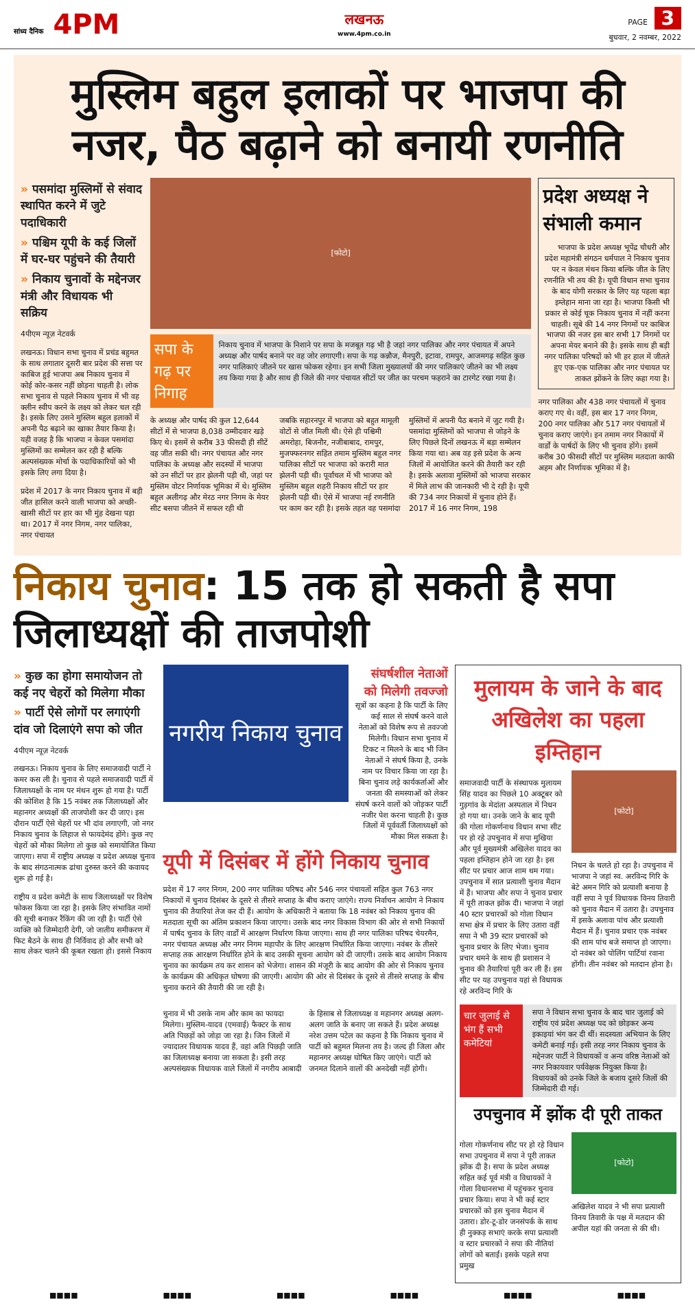सांध्य दैनिक 4PM
लखनऊ
www.4pm.co.in
PAGE 3
बुधवार, 2 नवम्बर, 2022
मुस्लिम बहुल इलाकों पर भाजपा की नजर, पैठ बढ़ाने को बनायी रणनीति
» पसमांदा मुस्लिमों से संवाद स्थापित करने में जुटे पदाधिकारी
» पश्चिम यूपी के कई जिलों में घर-घर पहुंचने की तैयारी
» निकाय चुनावों के मद्देनजर मंत्री और विधायक भी सक्रिय
4पीएम न्यूज़ नेटवर्क
लखनऊ। विधान सभा चुनाव में प्रचंड बहुमत के साथ लगातार दूसरी बार प्रदेश की सत्ता पर काबिज हुई भाजपा अब निकाय चुनाव में कोई कोर-कसर नहीं छोड़ना चाहती है। लोक सभा चुनाव से पहले निकाय चुनाव में भी वह क्लीन स्वीप करने के लक्ष्य को लेकर चल रही है। इसके लिए उसने मुस्लिम बहुल इलाकों में अपनी पैठ बढ़ाने का खाका तैयार किया है। यही वजह है कि भाजपा न केवल पसमांदा मुस्लिमों का सम्मेलन कर रही है बल्कि अल्पसंख्यक मोर्चा के पदाधिकारियों को भी इसके लिए लगा दिया है।
प्रदेश में 2017 के नगर निकाय चुनाव में बड़ी जीत हासिल करने वाली भाजपा को अच्छी-खासी सीटों पर हार का भी मुंह देखना पड़ा था। 2017 में नगर निगम, नगर पालिका, नगर पंचायत
[फोटो]
सपा के गढ़ पर निगाह
निकाय चुनाव में भाजपा के निशाने पर सपा के मजबूत गढ़ भी है जहां नगर पालिका और नगर पंचायत में अपने अध्यक्ष और पार्षद बनाने पर वह जोर लगाएगी। सपा के गढ़ कन्नौज, मैनपुरी, इटावा, रामपुर, आजमगढ़ सहित कुछ नगर पालिकाएं जीतने पर खास फोकस रहेगा। इन सभी जिला मुख्यालयों की नगर पालिकाएं जीतने का भी लक्ष्य तय किया गया है और साथ ही जिले की नगर पंचायत सीटों पर जीत का परचम फहराने का टारगेट रखा गया है।
के अध्यक्ष और पार्षद की कुल 12,644 सीटों में से भाजपा 8,038 उम्मीदवार खड़े किए थे। इसमें से करीब 33 फीसदी ही सीटें वह जीत सकी थी। नगर पंचायत और नगर पालिका के अध्यक्ष और सदस्यों में भाजपा को उन सीटों पर हार झेलनी पड़ी थी, जहां पर मुस्लिम वोटर निर्णायक भूमिका में थे। मुस्लिम बहुल अलीगढ़ और मेरठ नगर निगम के मेयर सीट बसपा जीतने में सफल रही थी
जबकि सहारनपुर में भाजपा को बहुत मामूली वोटों से जीत मिली थी। ऐसे ही पश्चिमी अमरोहा, बिजनौर, नजीबाबाद, रामपुर, मुजफ्फरनगर सहित तमाम मुस्लिम बहुल नगर पालिका सीटों पर भाजपा को करारी मात झेलनी पड़ी थी। पूर्वांचल में भी भाजपा को मुस्लिम बहुल शहरी निकाय सीटों पर हार झेलनी पड़ी थी। ऐसे में भाजपा नई रणनीति पर काम कर रही है। इसके तहत वह पसमांदा
मुस्लिमों में अपनी पैठ बनाने में जुट गयी है। पसमांदा मुस्लिमों को भाजपा से जोड़ने के लिए पिछले दिनों लखनऊ में बड़ा सम्मेलन किया गया था। अब वह इसे प्रदेश के अन्य जिलों में आयोजित करने की तैयारी कर रही है। इसके अलावा मुस्लिमों को भाजपा सरकार में मिले लाभ की जानकारी भी दे रही है। यूपी की 734 नगर निकायों में चुनाव होने हैं। 2017 में 16 नगर निगम, 198
प्रदेश अध्यक्ष ने संभाली कमान
भाजपा के प्रदेश अध्यक्ष भूपेंद्र चौधरी और प्रदेश महामंत्री संगठन धर्मपाल ने निकाय चुनाव पर न केवल मंथन किया बल्कि जीत के लिए रणनीति भी तय की है। यूपी विधान सभा चुनाव के बाद योगी सरकार के लिए यह पहला बड़ा इम्तेहान माना जा रहा है। भाजपा किसी भी प्रकार से कोई चूक निकाय चुनाव में नहीं करना चाहती। सूबे की 14 नगर निगमों पर काबिज भाजपा की नजर इस बार सभी 17 निगमों पर अपना मेयर बनाने की है। इसके साथ ही बड़ी नगर पालिका परिषदों को भी हर हाल में जीतते हुए एक-एक पालिका और नगर पंचायत पर ताकत झोंकने के लिए कहा गया है।
नगर पालिका और 438 नगर पंचायतों में चुनाव कराए गए थे। वहीं, इस बार 17 नगर निगम, 200 नगर पालिका और 517 नगर पंचायतों में चुनाव कराए जाएंगे। इन तमाम नगर निकायों में वार्डों के पार्षदों के लिए भी चुनाव होंगे। इसमें करीब 30 फीसदी सीटों पर मुस्लिम मतदाता काफी अहम और निर्णायक भूमिका में है।
निकाय चुनाव: 15 तक हो सकती है सपा जिलाध्यक्षों की ताजपोशी
» कुछ का होगा समायोजन तो कई नए चेहरों को मिलेगा मौका
» पार्टी ऐसे लोगों पर लगाएंगी दांव जो दिलाएंगे सपा को जीत
4पीएम न्यूज़ नेटवर्क
लखनऊ। निकाय चुनाव के लिए समाजवादी पार्टी ने कमर कस ली है। चुनाव से पहले समाजवादी पार्टी में जिलाध्यक्षों के नाम पर मंथन शुरू हो गया है। पार्टी की कोशिश है कि 15 नवंबर तक जिलाध्यक्षों और महानगर अध्यक्षों की ताजपोशी कर दी जाए। इस दौरान पार्टी ऐसे चेहरों पर भी दांव लगाएगी, जो नगर निकाय चुनाव के लिहाज से फायदेमंद होंगे। कुछ नए चेहरों को मौका मिलेगा तो कुछ को समायोजित किया जाएगा। सपा में राष्ट्रीय अध्यक्ष व प्रदेश अध्यक्ष चुनाव के बाद संगठनात्मक ढांचा दुरुस्त करने की कवायद शुरू हो गई है।
राष्ट्रीय व प्रदेश कमेटी के साथ जिलाध्यक्षों पर विशेष फोकस किया जा रहा है। इसके लिए संभावित नामों की सूची बनाकर रैंकिंग की जा रही है। पार्टी ऐसे व्यक्ति को जिम्मेदारी देगी, जो जातीय समीकरण में फिट बैठने के साथ ही निर्विवाद हो और सभी को साथ लेकर चलने की कूबत रखता हो। इससे निकाय
नगरीय निकाय चुनाव
संघर्षशील नेताओं को मिलेगी तवज्जो
सूत्रों का कहना है कि पार्टी के लिए कई साल से संघर्ष करने वाले नेताओं को विशेष रूप से तवज्जो मिलेगी। विधान सभा चुनाव में टिकट न मिलने के बाद भी जिन नेताओं ने संघर्ष किया है, उनके नाम पर विचार किया जा रहा है। बिना चुनाव लड़े कार्यकर्ताओं और जनता की समस्याओं को लेकर संघर्ष करने वालों को जोड़कर पार्टी नजीर पेश करना चाहती है। कुछ जिलों में पूर्ववर्ती जिलाध्यक्षों को मौका मिल सकता है।
यूपी में दिसंबर में होंगे निकाय चुनाव
प्रदेश में 17 नगर निगम, 200 नगर पालिका परिषद और 546 नगर पंचायतों सहित कुल 763 नगर निकायों में चुनाव दिसंबर के दूसरे से तीसरे सप्ताह के बीच कराए जाएंगे। राज्य निर्वाचन आयोग ने निकाय चुनाव की तैयारियां तेज कर दी हैं। आयोग के अधिकारी ने बताया कि 18 नवंबर को निकाय चुनाव की मतदाता सूची का अंतिम प्रकाशन किया जाएगा। उसके बाद नगर विकास विभाग की ओर से सभी निकायों में पार्षद चुनाव के लिए वार्डों में आरक्षण निर्धारण किया जाएगा। साथ ही नगर पालिका परिषद चेयरमैन, नगर पंचायत अध्यक्ष और नगर निगम महापौर के लिए आरक्षण निर्धारित किया जाएगा। नवंबर के तीसरे सप्ताह तक आरक्षण निर्धारित होने के बाद उसकी सूचना आयोग को दी जाएगी। उसके बाद आयोग निकाय चुनाव का कार्यक्रम तय कर शासन को भेजेगा। शासन की मंजूरी के बाद आयोग की ओर से निकाय चुनाव के कार्यक्रम की अधिकृत घोषणा की जाएगी। आयोग की ओर से दिसंबर के दूसरे से तीसरे सप्ताह के बीच चुनाव कराने की तैयारी की जा रही है।
चुनाव में भी उसके नाम और काम का फायदा मिलेगा। मुस्लिम-यादव (एमवाई) फैक्टर के साथ अति पिछड़ों को जोड़ा जा रहा है। जिन जिलों में ज्यादातर विधायक यादव हैं, वहां अति पिछड़ी जाति का जिलाध्यक्ष बनाया जा सकता है। इसी तरह अल्पसंख्यक विधायक वाले जिलों में नगरीय आबादी
के हिसाब से जिलाध्यक्ष व महानगर अध्यक्ष अलग-अलग जाति के बनाए जा सकते हैं। प्रदेश अध्यक्ष नरेश उत्तम पटेल का कहना है कि निकाय चुनाव में पार्टी को बहुमत मिलना तय है। जल्द ही जिला और महानगर अध्यक्ष घोषित किए जाएंगे। पार्टी को जनमत दिलाने वालों की अनदेखी नहीं होगी।
मुलायम के जाने के बाद अखिलेश का पहला इम्तिहान
समाजवादी पार्टी के संस्थापक मुलायम सिंह यादव का पिछले 10 अक्टूबर को गुड़गांव के मेदांता अस्पताल में निधन हो गया था। उनके जाने के बाद यूपी की गोला गोकर्णनाथ विधान सभा सीट पर हो रहे उपचुनाव में सपा मुखिया और पूर्व मुख्यमंत्री अखिलेश यादव का पहला इम्तिहान होने जा रहा है। इस सीट पर प्रचार आज शाम थम गया। उपचुनाव में सात प्रत्याशी चुनाव मैदान में हैं। भाजपा और सपा ने चुनाव प्रचार में पूरी ताकत झोंक दी। भाजपा ने जहां 40 स्टार प्रचारकों को गोला विधान सभा क्षेत्र में प्रचार के लिए उतारा वहीं सपा ने भी 39 स्टार प्रचारकों को चुनाव प्रचार के लिए भेजा। चुनाव प्रचार थमने के साथ ही प्रशासन ने चुनाव की तैयारियां पूरी कर ली हैं। इस सीट पर यह उपचुनाव यहां से विधायक रहे अरविन्द गिरि के
[फोटो]
निधन के चलते हो रहा है। उपचुनाव में भाजपा ने जहां स्व. अरविन्द गिरि के बेटे अमन गिरि को प्रत्याशी बनाया है वहीं सपा ने पूर्व विधायक विनय तिवारी को चुनाव मैदान में उतारा है। उपचुनाव में इसके अलावा पांच और प्रत्याशी मैदान में हैं। चुनाव प्रचार एक नवंबर की शाम पांच बजे समाप्त हो जाएगा। दो नवंबर को पोलिंग पार्टियां रवाना होंगी। तीन नवंबर को मतदान होना है।
चार जुलाई से भंग हैं सभी कमेटियां
सपा ने विधान सभा चुनाव के बाद चार जुलाई को राष्ट्रीय एवं प्रदेश अध्यक्ष पद को छोड़कर अन्य इकाइयां भंग कर दी थीं। सदस्यता अभियान के लिए कमेटी बनाई गई। इसी तरह नगर निकाय चुनाव के मद्देनजर पार्टी ने विधायकों व अन्य वरिष्ठ नेताओं को नगर निकायवार पर्यवेक्षक नियुक्त किया है। विधायकों को उनके जिले के बजाय दूसरे जिलों की जिम्मेदारी दी गई।
उपचुनाव में झोंक दी पूरी ताकत
गोला गोकर्णनाथ सीट पर हो रहे विधान सभा उपचुनाव में सपा ने पूरी ताकत झोंक दी है। सपा के प्रदेश अध्यक्ष सहित कई पूर्व मंत्री व विधायकों ने गोला विधानसभा में पहुंचकर चुनाव प्रचार किया। सपा ने भी कई स्टार प्रचारकों को इस चुनाव मैदान में उतारा। डोर-टू-डोर जनसंपर्क के साथ ही नुक्कड़ सभाएं करके सपा प्रत्याशी व स्टार प्रचारकों ने सपा की नीतियां लोगों को बताईं। इसके पहले सपा प्रमुख
[फोटो]
अखिलेश यादव ने भी सपा प्रत्याशी विनय तिवारी के पक्ष में मतदान की अपील यहां की जनता से की थी।
■■■■ ■■■■ ■■■■ ■■■■ ■■■■ ■■■■